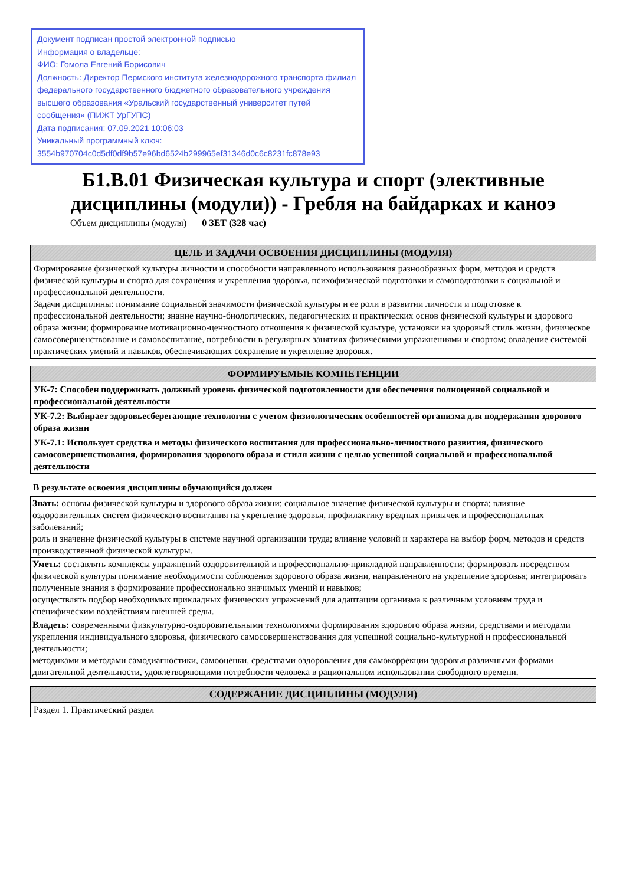Документ подписан простой электронной подписью
Информация о владельце:
ФИО: Гомола Евгений Борисович
Должность: Директор Пермского института железнодорожного транспорта филиал федерального государственного бюджетного образовательного учреждения высшего образования «Уральский государственный университет путей сообщения» (ПИЖТ УрГУПС)
Дата подписания: 07.09.2021 10:06:03
Уникальный программный ключ:
3554b970704c0d5df0df9b57e96bd6524b299965ef31346d0c6c8231fc878e93
Б1.В.01 Физическая культура и спорт (элективные дисциплины (модули)) - Гребля на байдарках и каноэ
Объем дисциплины (модуля) 0 ЗЕТ (328 час)
| ЦЕЛЬ И ЗАДАЧИ ОСВОЕНИЯ ДИСЦИПЛИНЫ (МОДУЛЯ) |
| --- |
| Формирование физической культуры личности и способности направленного использования разнообразных форм, методов и средств физической культуры и спорта для сохранения и укрепления здоровья, психофизической подготовки и самоподготовки к социальной и профессиональной деятельности. Задачи дисциплины: понимание социальной значимости физической культуры и ее роли в развитии личности и подготовке к профессиональной деятельности; знание научно-биологических, педагогических и практических основ физической культуры и здорового образа жизни; формирование мотивационно-ценностного отношения к физической культуре, установки на здоровый стиль жизни, физическое самосовершенствование и самовоспитание, потребности в регулярных занятиях физическими упражнениями и спортом; овладение системой практических умений и навыков, обеспечивающих сохранение и укрепление здоровья. |
| ФОРМИРУЕМЫЕ КОМПЕТЕНЦИИ |
| --- |
| УК-7: Способен поддерживать должный уровень физической подготовленности для обеспечения полноценной социальной и профессиональной деятельности |
| УК-7.2: Выбирает здоровьесберегающие технологии с учетом физиологических особенностей организма для поддержания здорового образа жизни |
| УК-7.1: Использует средства и методы физического воспитания для профессионально-личностного развития, физического самосовершенствования, формирования здорового образа и стиля жизни с целью успешной социальной и профессиональной деятельности |
В результате освоения дисциплины обучающийся должен
| Знать: основы физической культуры и здорового образа жизни; социальное значение физической культуры и спорта; влияние оздоровительных систем физического воспитания на укрепление здоровья, профилактику вредных привычек и профессиональных заболеваний; роль и значение физической культуры в системе научной организации труда; влияние условий и характера на выбор форм, методов и средств производственной физической культуры. |
| Уметь: составлять комплексы упражнений оздоровительной и профессионально-прикладной направленности; формировать посредством физической культуры понимание необходимости соблюдения здорового образа жизни, направленного на укрепление здоровья; интегрировать полученные знания в формирование профессионально значимых умений и навыков; осуществлять подбор необходимых прикладных физических упражнений для адаптации организма к различным условиям труда и специфическим воздействиям внешней среды. |
| Владеть: современными физкультурно-оздоровительными технологиями формирования здорового образа жизни, средствами и методами укрепления индивидуального здоровья, физического самосовершенствования для успешной социально-культурной и профессиональной деятельности; методиками и методами самодиагностики, самооценки, средствами оздоровления для самокоррекции здоровья различными формами двигательной деятельности, удовлетворяющими потребности человека в рациональном использовании свободного времени. |
| СОДЕРЖАНИЕ ДИСЦИПЛИНЫ (МОДУЛЯ) |
| --- |
| Раздел 1. Практический раздел |